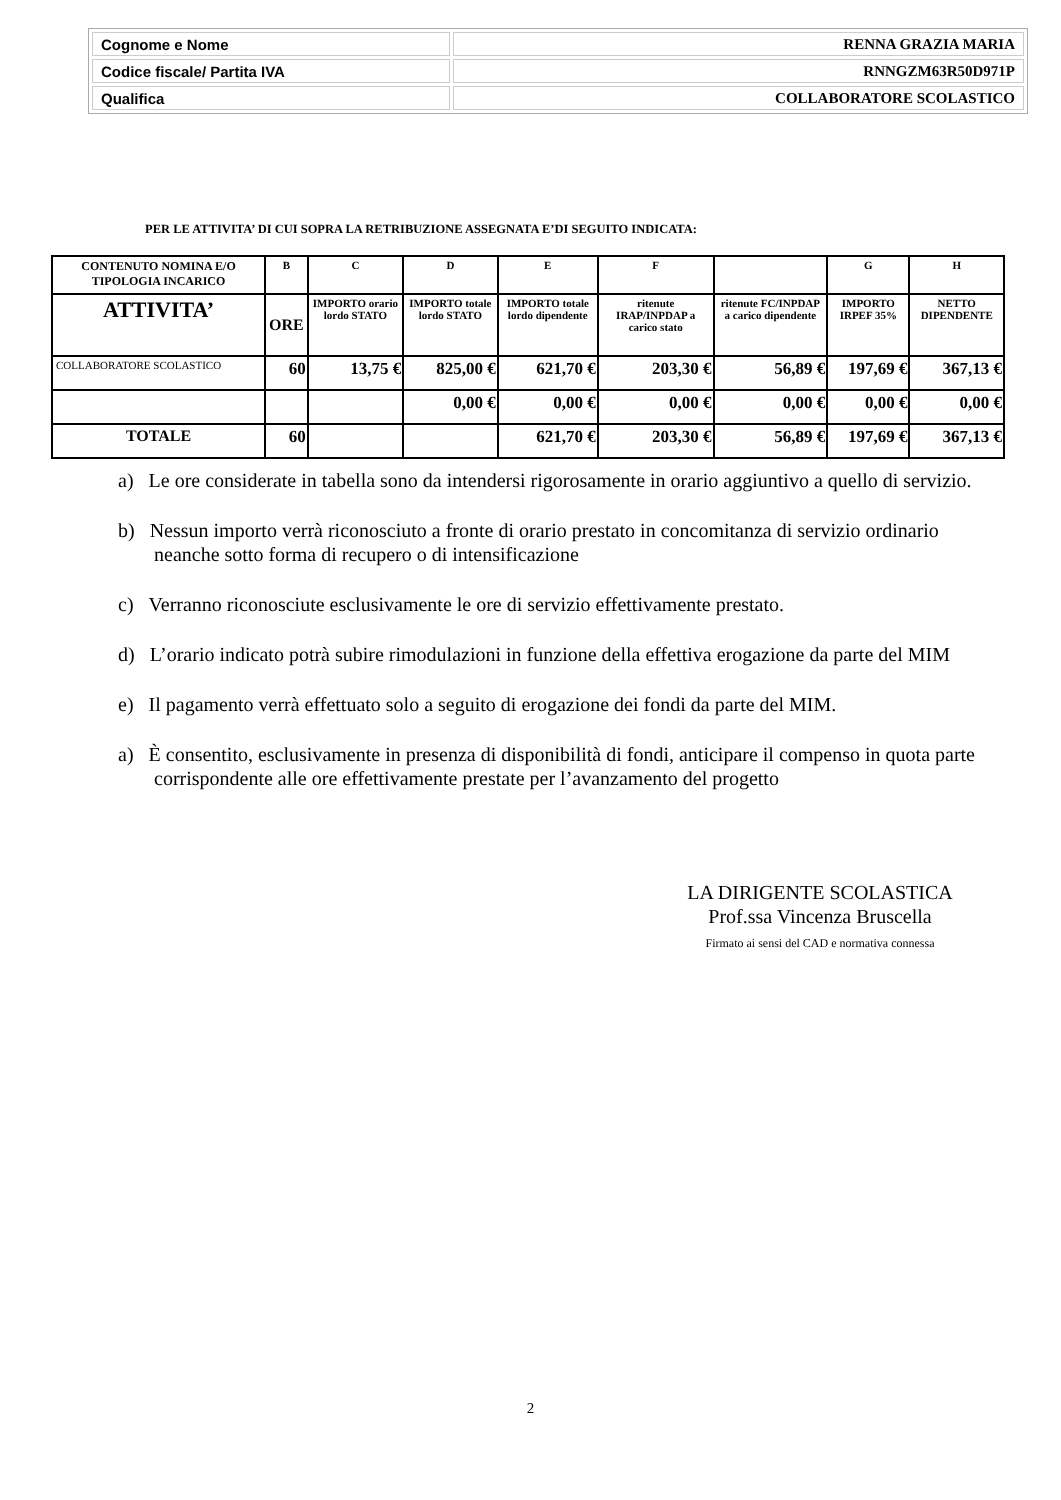| Cognome e Nome | RENNA GRAZIA MARIA |
| Codice fiscale/ Partita IVA | RNNGZM63R50D971P |
| Qualifica | COLLABORATORE SCOLASTICO |
PER LE ATTIVITA’ DI CUI SOPRA LA RETRIBUZIONE ASSEGNATA E’DI SEGUITO INDICATA:
| CONTENUTO NOMINA E/O TIPOLOGIA INCARICO | B | C | D | E | F | | G | H |
| --- | --- | --- | --- | --- | --- | --- | --- | --- |
| ATTIVITA’ | ORE | IMPORTO orario lordo STATO | IMPORTO totale lordo STATO | IMPORTO totale lordo dipendente | ritenute IRAP/INPDAP a carico stato | ritenute FC/INPDAP a carico dipendente | IMPORTO IRPEF 35% | NETTO DIPENDENTE |
| COLLABORATORE SCOLASTICO | 60 | 13,75 € | 825,00 € | 621,70 € | 203,30 € | 56,89 € | 197,69 € | 367,13 € |
| | | | 0,00 € | 0,00 € | 0,00 € | 0,00 € | 0,00 € | 0,00 € |
| TOTALE | 60 | | | 621,70 € | 203,30 € | 56,89 € | 197,69 € | 367,13 € |
a) Le ore considerate in tabella sono da intendersi rigorosamente in orario aggiuntivo a quello di servizio.
b) Nessun importo verrà riconosciuto a fronte di orario prestato in concomitanza di servizio ordinario neanche sotto forma di recupero o di intensificazione
c) Verranno riconosciute esclusivamente le ore di servizio effettivamente prestato.
d) L’orario indicato potrà subire rimodulazioni in funzione della effettiva erogazione da parte del MIM
e) Il pagamento verrà effettuato solo a seguito di erogazione dei fondi da parte del MIM.
a) È consentito, esclusivamente in presenza di disponibilità di fondi, anticipare il compenso in quota parte corrispondente alle ore effettivamente prestate per l’avanzamento del progetto
LA DIRIGENTE SCOLASTICA
Prof.ssa Vincenza Bruscella
Firmato ai sensi del CAD e normativa connessa
2